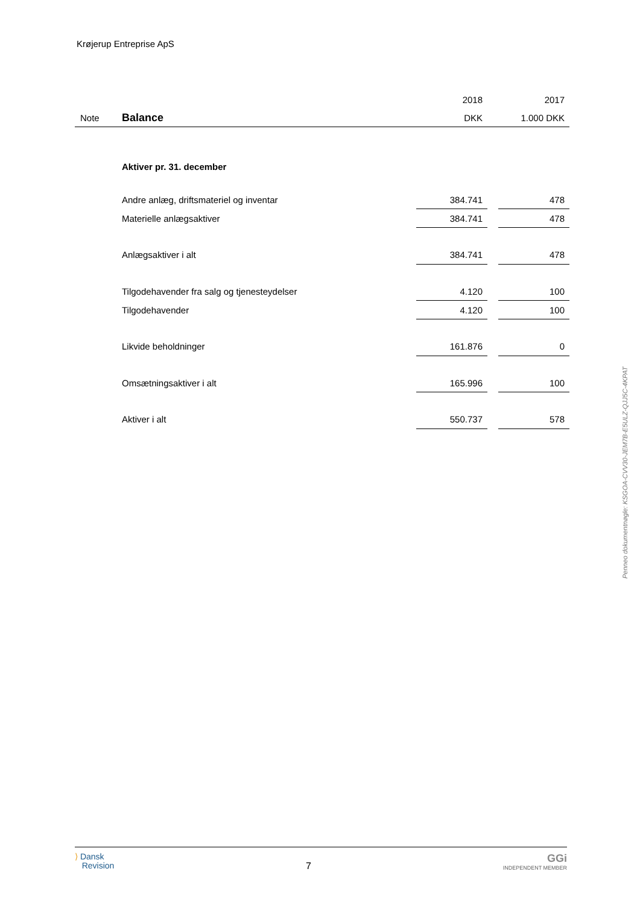Krøjerup Entreprise ApS
| | | 2018 | | 2017 |
| Note | Balance | DKK | | 1.000 DKK |
| | Aktiver pr. 31. december | | | |
| | Andre anlæg, driftsmateriel og inventar | 384.741 | | 478 |
| | Materielle anlægsaktiver | 384.741 | | 478 |
| | Anlægsaktiver i alt | 384.741 | | 478 |
| | Tilgodehavender fra salg og tjenesteydelser | 4.120 | | 100 |
| | Tilgodehavender | 4.120 | | 100 |
| | Likvide beholdninger | 161.876 | | 0 |
| | Omsætningsaktiver i alt | 165.996 | | 100 |
| | Aktiver i alt | 550.737 | | 578 |
Penneo dokumentnøgle: KSGOA-CVV30-JEM7B-E5ULZ-QJJ5C-4KPAT
⟩ Dansk
Revision
7
GGi
INDEPENDENT MEMBER